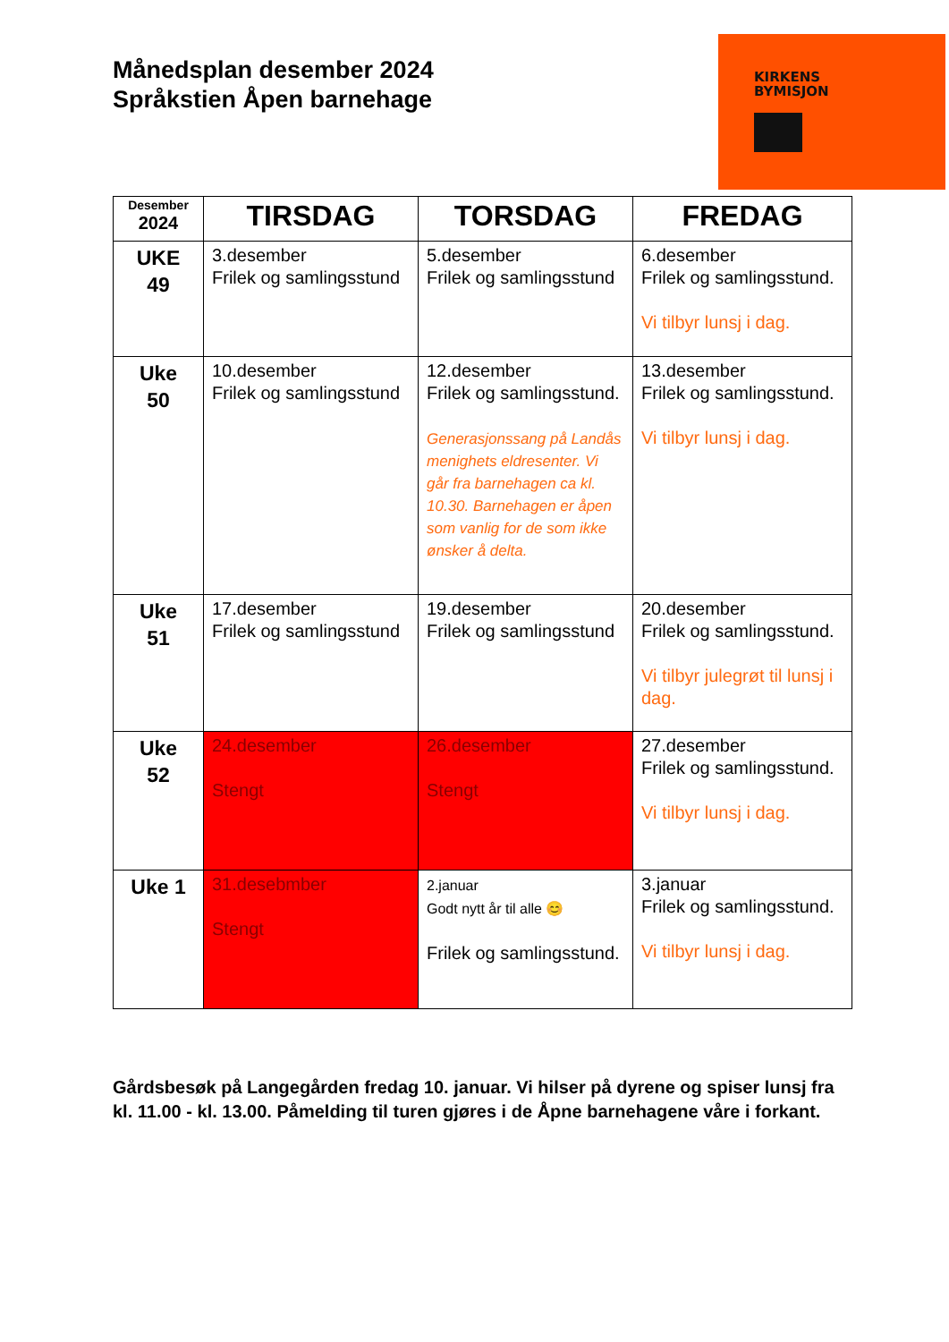KIRKENS
BYMISJON
Månedsplan desember 2024
Språkstien Åpen barnehage
| Desember 2024 | TIRSDAG | TORSDAG | FREDAG |
| --- | --- | --- | --- |
| UKE 49 | 3.desember Frilek og samlingsstund | 5.desember Frilek og samlingsstund | 6.desember Frilek og samlingsstund. Vi tilbyr lunsj i dag. |
| Uke 50 | 10.desember Frilek og samlingsstund | 12.desember Frilek og samlingsstund. Generasjonssang på Landås menighets eldresenter. Vi går fra barnehagen ca kl. 10.30. Barnehagen er åpen som vanlig for de som ikke ønsker å delta. | 13.desember Frilek og samlingsstund. Vi tilbyr lunsj i dag. |
| Uke 51 | 17.desember Frilek og samlingsstund | 19.desember Frilek og samlingsstund | 20.desember Frilek og samlingsstund. Vi tilbyr julegrøt til lunsj i dag. |
| Uke 52 | 24.desember Stengt | 26.desember Stengt | 27.desember Frilek og samlingsstund. Vi tilbyr lunsj i dag. |
| Uke 1 | 31.desebmber Stengt | 2.januar Godt nytt år til alle 😊 Frilek og samlingsstund. | 3.januar Frilek og samlingsstund. Vi tilbyr lunsj i dag. |
Gårdsbesøk på Langegården fredag 10. januar. Vi hilser på dyrene og spiser lunsj fra kl. 11.00 - kl. 13.00. Påmelding til turen gjøres i de Åpne barnehagene våre i forkant.